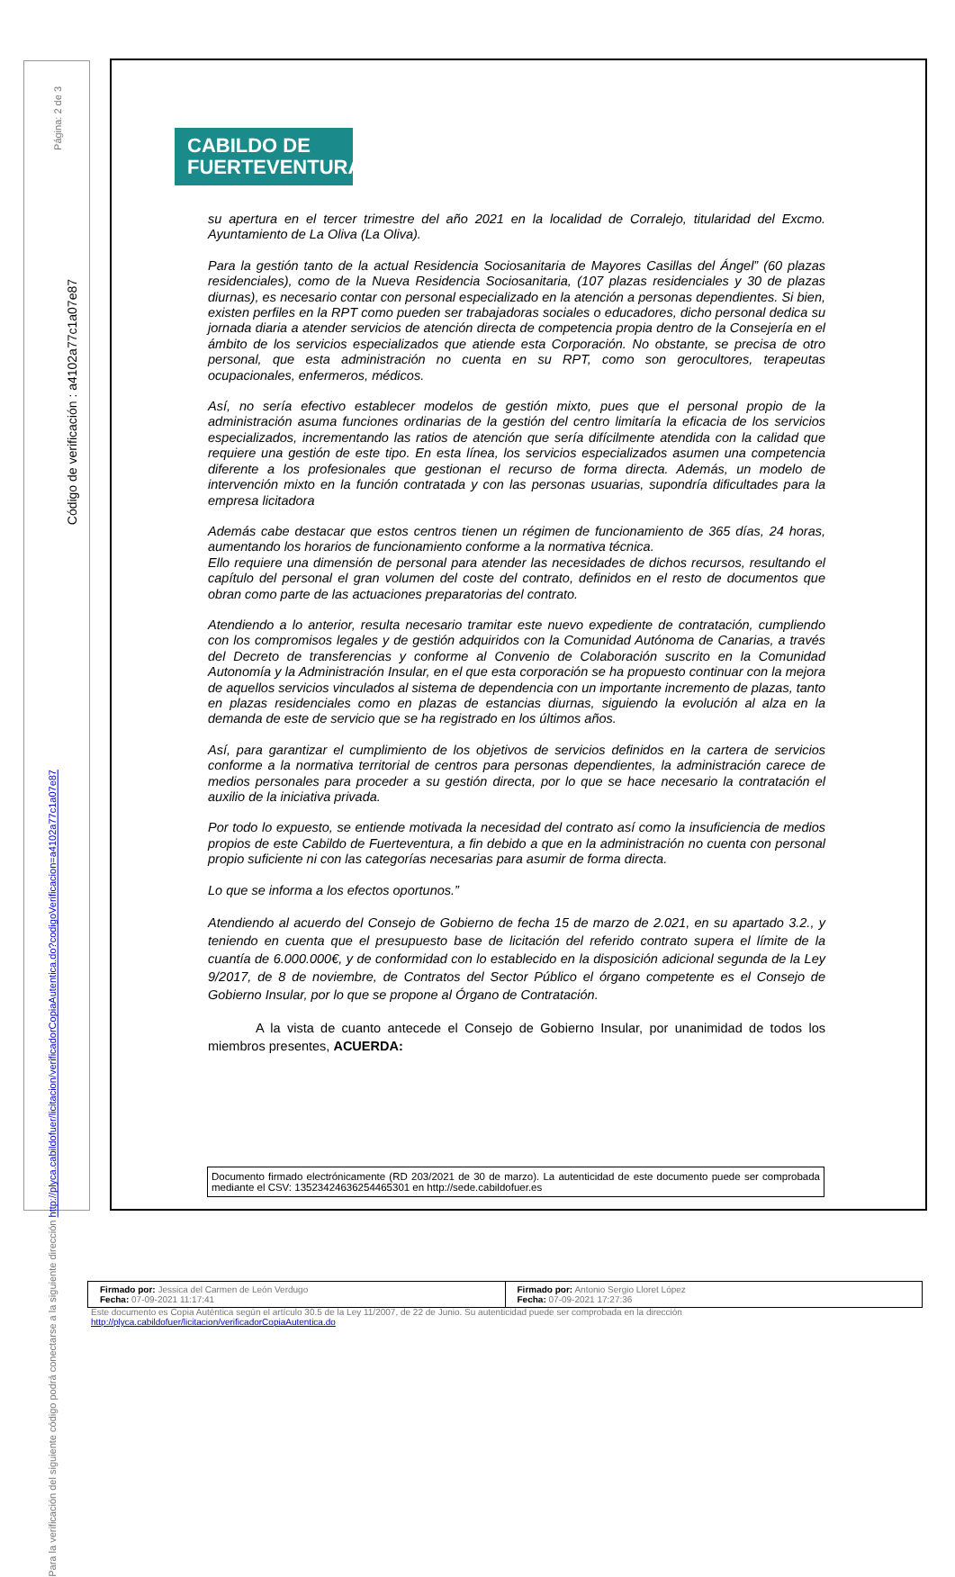Página: 2 de 3
Código de verificación : a4102a77c1a07e87
Para la verificación del siguiente código podrá conectarse a la siguiente dirección http://plyca.cabildofuer/licitacion/verificadorCopiaAutentica.do?codigoVerificacion=a4102a77c1a07e87
CABILDO DE
FUERTEVENTURA
su apertura en el tercer trimestre del año 2021 en la localidad de Corralejo, titularidad del Excmo. Ayuntamiento de La Oliva (La Oliva).
Para la gestión tanto de la actual Residencia Sociosanitaria de Mayores Casillas del Ángel” (60 plazas residenciales), como de la Nueva Residencia Sociosanitaria, (107 plazas residenciales y 30 de plazas diurnas), es necesario contar con personal especializado en la atención a personas dependientes. Si bien, existen perfiles en la RPT como pueden ser trabajadoras sociales o educadores, dicho personal dedica su jornada diaria a atender servicios de atención directa de competencia propia dentro de la Consejería en el ámbito de los servicios especializados que atiende esta Corporación. No obstante, se precisa de otro personal, que esta administración no cuenta en su RPT, como son gerocultores, terapeutas ocupacionales, enfermeros, médicos.
Así, no sería efectivo establecer modelos de gestión mixto, pues que el personal propio de la administración asuma funciones ordinarias de la gestión del centro limitaría la eficacia de los servicios especializados, incrementando las ratios de atención que sería difícilmente atendida con la calidad que requiere una gestión de este tipo. En esta línea, los servicios especializados asumen una competencia diferente a los profesionales que gestionan el recurso de forma directa. Además, un modelo de intervención mixto en la función contratada y con las personas usuarias, supondría dificultades para la empresa licitadora
Además cabe destacar que estos centros tienen un régimen de funcionamiento de 365 días, 24 horas, aumentando los horarios de funcionamiento conforme a la normativa técnica.
Ello requiere una dimensión de personal para atender las necesidades de dichos recursos, resultando el capítulo del personal el gran volumen del coste del contrato, definidos en el resto de documentos que obran como parte de las actuaciones preparatorias del contrato.
Atendiendo a lo anterior, resulta necesario tramitar este nuevo expediente de contratación, cumpliendo con los compromisos legales y de gestión adquiridos con la Comunidad Autónoma de Canarias, a través del Decreto de transferencias y conforme al Convenio de Colaboración suscrito en la Comunidad Autonomía y la Administración Insular, en el que esta corporación se ha propuesto continuar con la mejora de aquellos servicios vinculados al sistema de dependencia con un importante incremento de plazas, tanto en plazas residenciales como en plazas de estancias diurnas, siguiendo la evolución al alza en la demanda de este de servicio que se ha registrado en los últimos años.
Así, para garantizar el cumplimiento de los objetivos de servicios definidos en la cartera de servicios conforme a la normativa territorial de centros para personas dependientes, la administración carece de medios personales para proceder a su gestión directa, por lo que se hace necesario la contratación el auxilio de la iniciativa privada.
Por todo lo expuesto, se entiende motivada la necesidad del contrato así como la insuficiencia de medios propios de este Cabildo de Fuerteventura, a fin debido a que en la administración no cuenta con personal propio suficiente ni con las categorías necesarias para asumir de forma directa.
Lo que se informa a los efectos oportunos.”
Atendiendo al acuerdo del Consejo de Gobierno de fecha 15 de marzo de 2.021, en su apartado 3.2., y teniendo en cuenta que el presupuesto base de licitación del referido contrato supera el límite de la cuantía de 6.000.000€, y de conformidad con lo establecido en la disposición adicional segunda de la Ley 9/2017, de 8 de noviembre, de Contratos del Sector Público el órgano competente es el Consejo de Gobierno Insular, por lo que se propone al Órgano de Contratación.
A la vista de cuanto antecede el Consejo de Gobierno Insular, por unanimidad de todos los miembros presentes, ACUERDA:
Documento firmado electrónicamente (RD 203/2021 de 30 de marzo). La autenticidad de este documento puede ser comprobada mediante el CSV: 13523424636254465301 en http://sede.cabildofuer.es
| Firmado por: Jessica del Carmen de León Verdugo Fecha: 07-09-2021 11:17:41 | Firmado por: Antonio Sergio Lloret López Fecha: 07-09-2021 17:27:36 |
Este documento es Copia Auténtica según el artículo 30.5 de la Ley 11/2007, de 22 de Junio. Su autenticidad puede ser comprobada en la dirección
http://plyca.cabildofuer/licitacion/verificadorCopiaAutentica.do